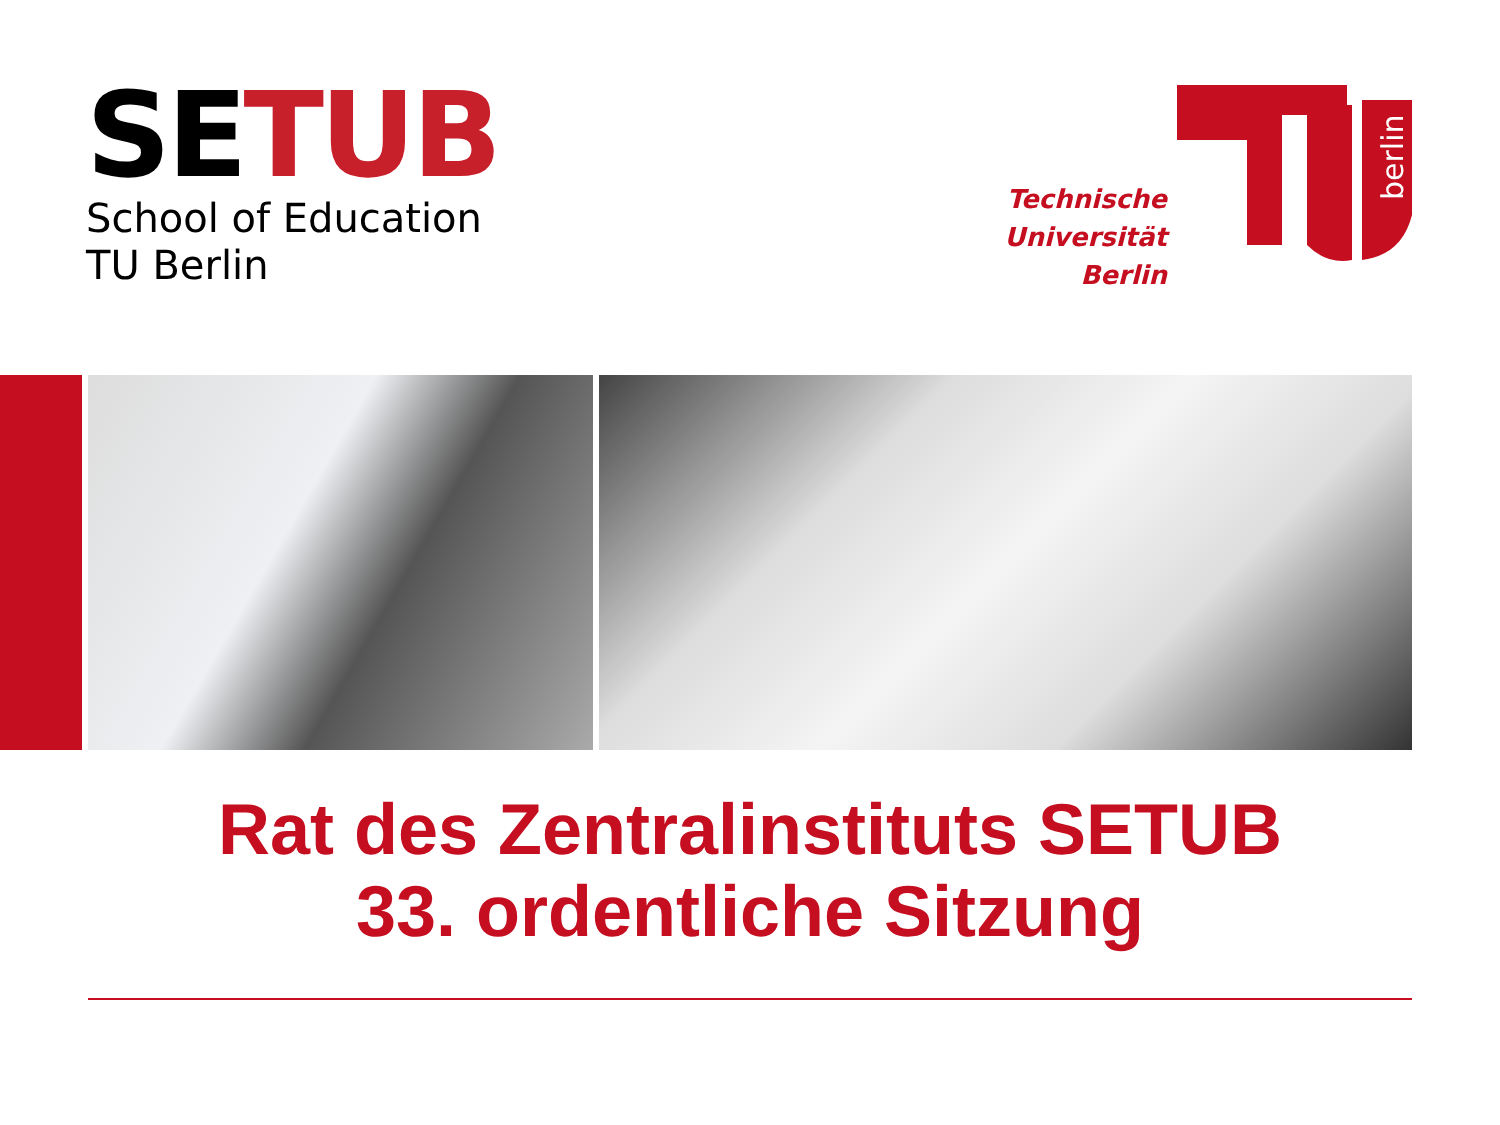SETUB
School of Education
TU Berlin
Technische
Universität
Berlin
berlin
Rat des Zentralinstituts SETUB
33. ordentliche Sitzung